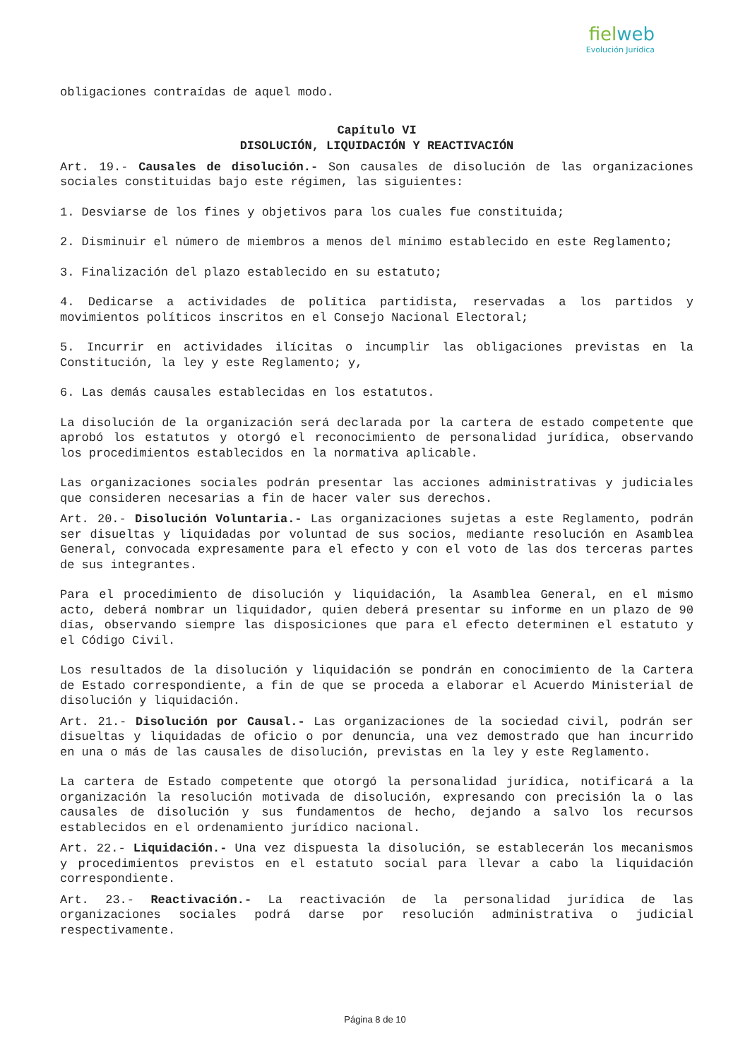fielweb
Evolución Jurídica
obligaciones contraídas de aquel modo.
Capítulo VI
DISOLUCIÓN, LIQUIDACIÓN Y REACTIVACIÓN
Art. 19.- Causales de disolución.- Son causales de disolución de las organizaciones sociales constituidas bajo este régimen, las siguientes:
1. Desviarse de los fines y objetivos para los cuales fue constituida;
2. Disminuir el número de miembros a menos del mínimo establecido en este Reglamento;
3. Finalización del plazo establecido en su estatuto;
4. Dedicarse a actividades de política partidista, reservadas a los partidos y movimientos políticos inscritos en el Consejo Nacional Electoral;
5. Incurrir en actividades ilícitas o incumplir las obligaciones previstas en la Constitución, la ley y este Reglamento; y,
6. Las demás causales establecidas en los estatutos.
La disolución de la organización será declarada por la cartera de estado competente que aprobó los estatutos y otorgó el reconocimiento de personalidad jurídica, observando los procedimientos establecidos en la normativa aplicable.
Las organizaciones sociales podrán presentar las acciones administrativas y judiciales que consideren necesarias a fin de hacer valer sus derechos.
Art. 20.- Disolución Voluntaria.- Las organizaciones sujetas a este Reglamento, podrán ser disueltas y liquidadas por voluntad de sus socios, mediante resolución en Asamblea General, convocada expresamente para el efecto y con el voto de las dos terceras partes de sus integrantes.
Para el procedimiento de disolución y liquidación, la Asamblea General, en el mismo acto, deberá nombrar un liquidador, quien deberá presentar su informe en un plazo de 90 días, observando siempre las disposiciones que para el efecto determinen el estatuto y el Código Civil.
Los resultados de la disolución y liquidación se pondrán en conocimiento de la Cartera de Estado correspondiente, a fin de que se proceda a elaborar el Acuerdo Ministerial de disolución y liquidación.
Art. 21.- Disolución por Causal.- Las organizaciones de la sociedad civil, podrán ser disueltas y liquidadas de oficio o por denuncia, una vez demostrado que han incurrido en una o más de las causales de disolución, previstas en la ley y este Reglamento.
La cartera de Estado competente que otorgó la personalidad jurídica, notificará a la organización la resolución motivada de disolución, expresando con precisión la o las causales de disolución y sus fundamentos de hecho, dejando a salvo los recursos establecidos en el ordenamiento jurídico nacional.
Art. 22.- Liquidación.- Una vez dispuesta la disolución, se establecerán los mecanismos y procedimientos previstos en el estatuto social para llevar a cabo la liquidación correspondiente.
Art. 23.- Reactivación.- La reactivación de la personalidad jurídica de las organizaciones sociales podrá darse por resolución administrativa o judicial respectivamente.
Página 8 de 10